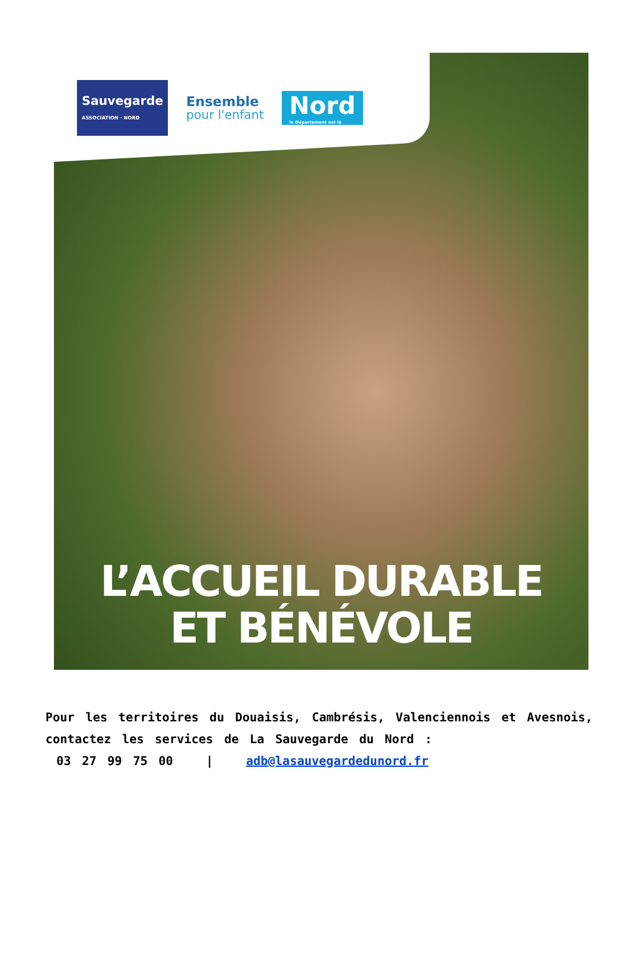Sauvegarde
ASSOCIATION · NORD
Ensemble
pour l'enfant
Nord
le Département est là
L’ACCUEIL DURABLE
ET BÉNÉVOLE
Pour les territoires du Douaisis, Cambrésis, Valenciennois et Avesnois, contactez les services de La Sauvegarde du Nord :
03 27 99 75 00 | adb@lasauvegardedunord.fr